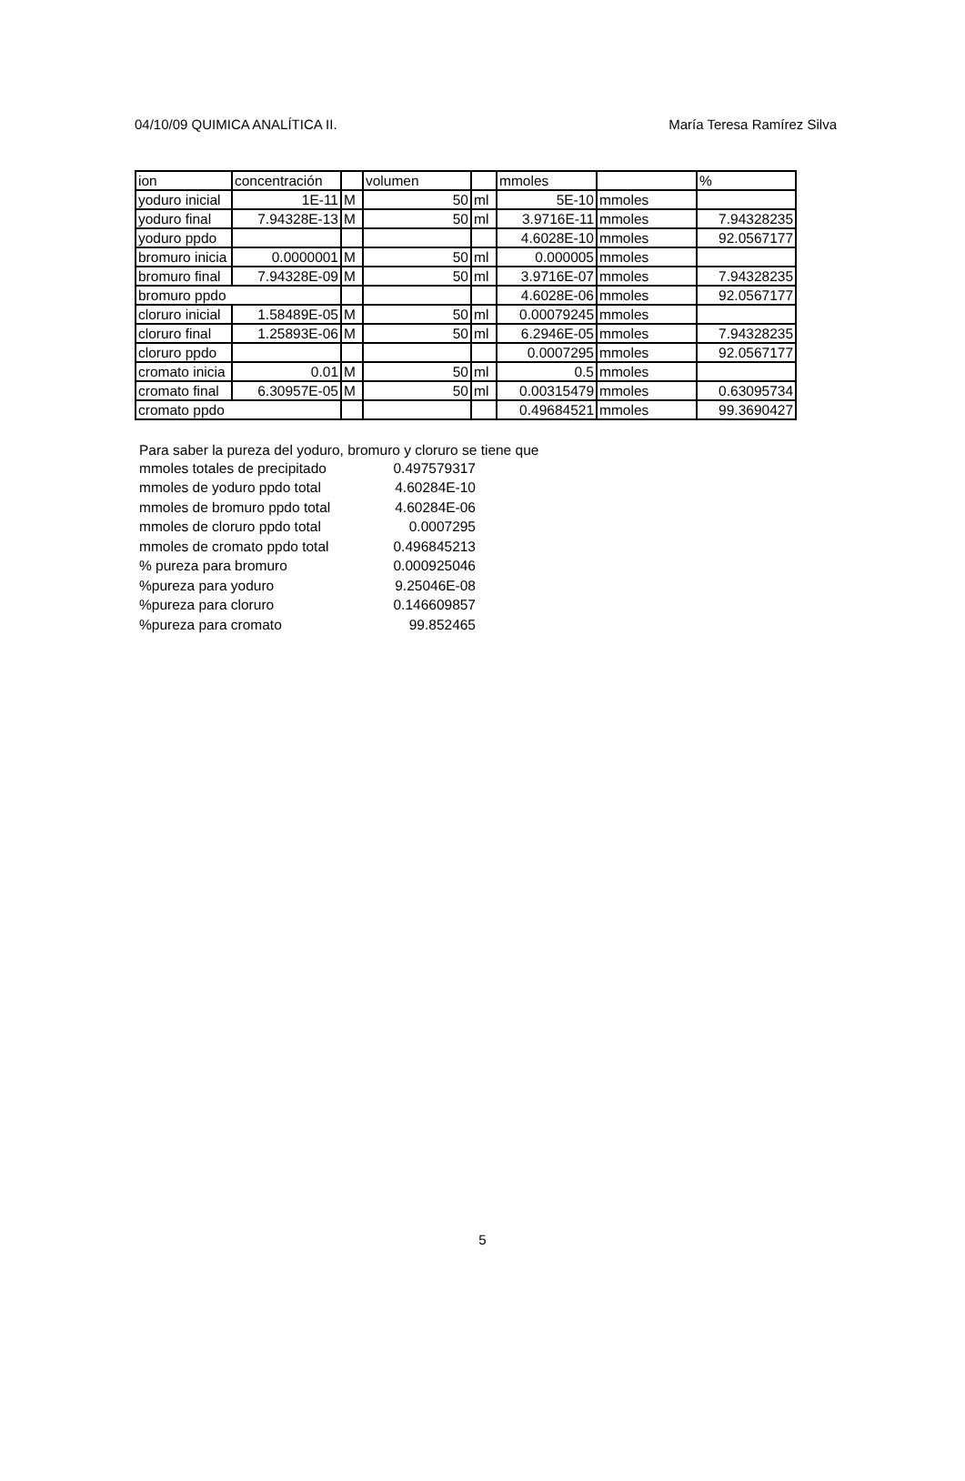04/10/09 QUIMICA ANALÍTICA II. María Teresa Ramírez Silva
| ion | concentración | | volumen | | mmoles | | % |
| yoduro inicial | 1E-11 | M | 50 | ml | 5E-10 | mmoles | |
| yoduro final | 7.94328E-13 | M | 50 | ml | 3.9716E-11 | mmoles | 7.94328235 |
| yoduro ppdo | | | | | 4.6028E-10 | mmoles | 92.0567177 |
| bromuro inicia | 0.0000001 | M | 50 | ml | 0.000005 | mmoles | |
| bromuro final | 7.94328E-09 | M | 50 | ml | 3.9716E-07 | mmoles | 7.94328235 |
| bromuro ppdo | | | | | 4.6028E-06 | mmoles | 92.0567177 |
| cloruro inicial | 1.58489E-05 | M | 50 | ml | 0.00079245 | mmoles | |
| cloruro final | 1.25893E-06 | M | 50 | ml | 6.2946E-05 | mmoles | 7.94328235 |
| cloruro ppdo | | | | | 0.0007295 | mmoles | 92.0567177 |
| cromato inicia | 0.01 | M | 50 | ml | 0.5 | mmoles | |
| cromato final | 6.30957E-05 | M | 50 | ml | 0.00315479 | mmoles | 0.63095734 |
| cromato ppdo | | | | | 0.49684521 | mmoles | 99.3690427 |
Para saber la pureza del yoduro, bromuro y cloruro se tiene que
| mmoles totales de precipitado | 0.497579317 |
| mmoles de yoduro ppdo total | 4.60284E-10 |
| mmoles de bromuro ppdo total | 4.60284E-06 |
| mmoles de cloruro ppdo total | 0.0007295 |
| mmoles de cromato ppdo total | 0.496845213 |
| % pureza para bromuro | 0.000925046 |
| %pureza para yoduro | 9.25046E-08 |
| %pureza para cloruro | 0.146609857 |
| %pureza para cromato | 99.852465 |
5